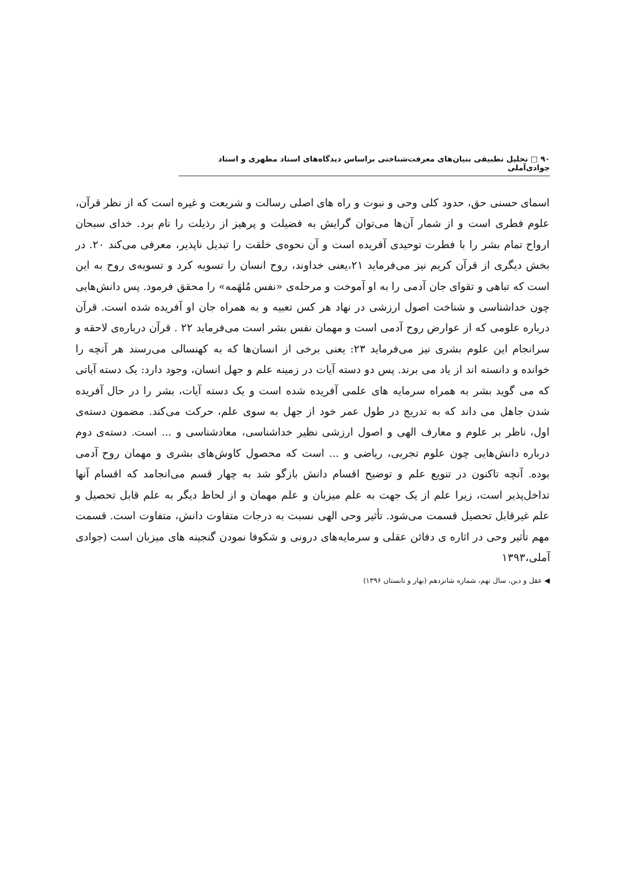۹۰ □ تحلیل تطبیقی بنیان‌های معرفت‌شناختی براساس دیدگاه‌های استاد مطهری و استاد جوادی‌آملی
اسمای حسنی حق، حدود کلی وحی و نبوت و راه های اصلی رسالت و شریعت و غیره است که از نظر قرآن، علوم فطری است و از شمار آن‌ها می‌توان گرایش به فضیلت و پرهیز از رذیلت را نام برد. خدای سبحان ارواح تمام بشر را با فطرت توحیدی آفریده است و آن نحوه‌ی خلقت را تبدیل ناپذیر، معرفی می‌کند ۲۰. در بخش دیگری از قرآن کریم نیز می‌فرماید ۲۱،یعنی خداوند، روح انسان را تسویه کرد و تسویه‌ی روح به این است که تباهی و تقوای جان آدمی را به او آموخت و مرحله‌ی «نفس مُلهَمه» را محقق فرمود. پس دانش‌هایی چون خداشناسی و شناخت اصول ارزشی در نهاد هر کس تعبیه و به همراه جان او آفریده شده است. قرآن درباره علومی که از عوارض روح آدمی است و مهمان نفس بشر است می‌فرماید ۲۲ . قرآن درباره‌ی لاحقه و سرانجام این علوم بشری نیز می‌فرماید ۲۳: یعنی برخی از انسان‌ها که به کهنسالی می‌رسند هر آنچه را خوانده و دانسته اند از یاد می برند. پس دو دسته آیات در زمینه علم و جهل انسان، وجود دارد: یک دسته آیاتی که می گوید بشر به همراه سرمایه های علمی آفریده شده است و یک دسته آیات، بشر را در حال آفریده شدن جاهل می داند که به تدریج در طول عمر خود از جهل به سوی علم، حرکت می‌کند. مضمون دسته‌ی اول، ناظر بر علوم و معارف الهی و اصول ارزشی نظیر خداشناسی، معادشناسی و ... است. دسته‌ی دوم درباره دانش‌هایی چون علوم تجربی، ریاضی و ... است که محصول کاوش‌های بشری و مهمان روح آدمی بوده. آنچه تاکنون در تنویع علم و توضیح اقسام دانش بازگو شد به چهار قسم می‌انجامد که اقسام آنها تداخل‌پذیر است، زیرا علم از یک جهت به علم میزبان و علم مهمان و از لحاظ دیگر به علم قابل تحصیل و علم غیرقابل تحصیل قسمت می‌شود. تأثیر وحی الهی نسبت به درجات متفاوت دانش، متفاوت است. قسمت مهم تأثیر وحی در اثاره ی دفائن عقلی و سرمایه‌های درونی و شکوفا نمودن گنجینه های میزبان است (جوادی آملی،۱۳۹۳
◀ عقل و دین، سال نهم، شماره شانزدهم (بهار و تابستان ۱۳۹۶)